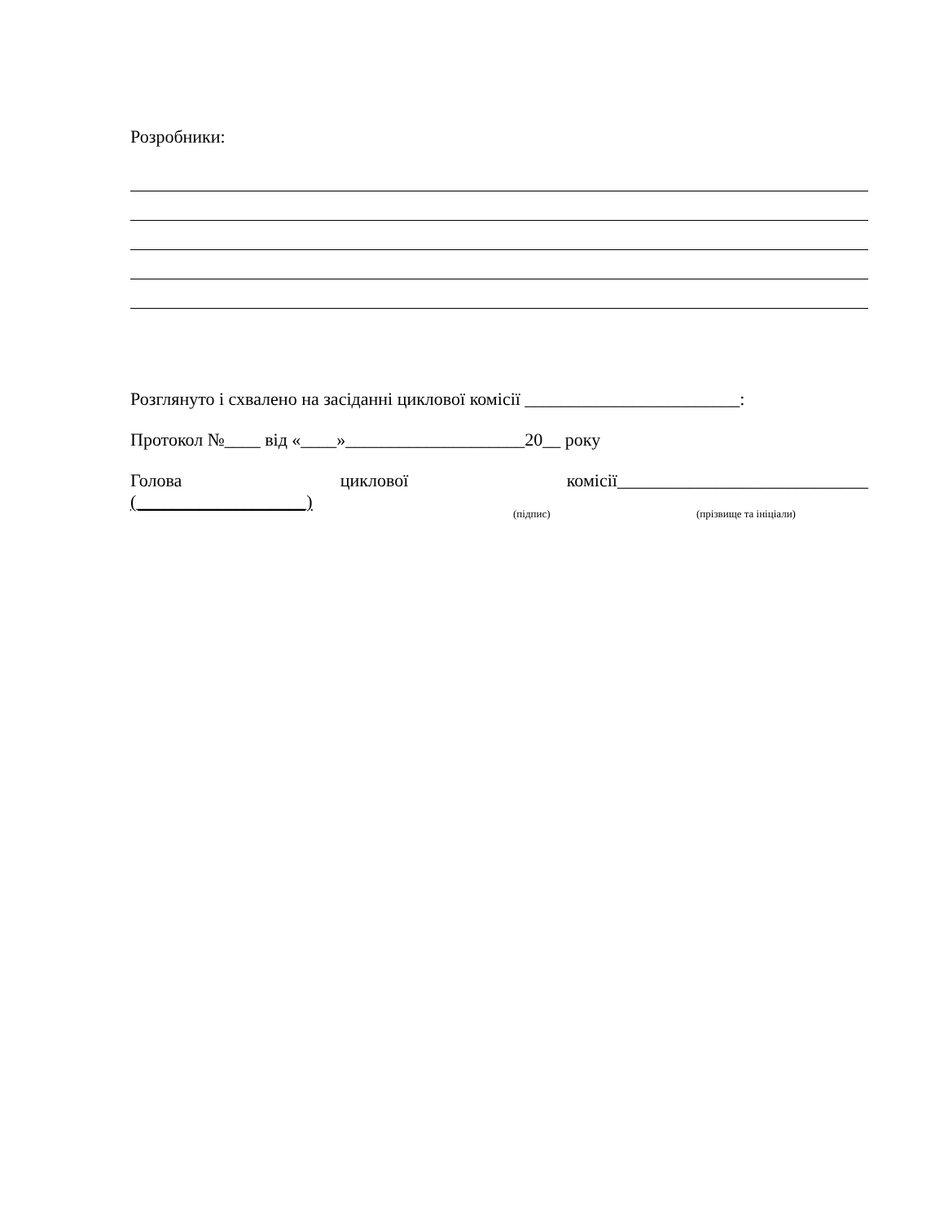Розробники:
Розглянуто і схвалено на засіданні циклової комісії ________________________:
Протокол №____ від «____»____________________20__ року
Голова циклової комісії____________________________
(___________________) (підпис) (прізвище та ініціали)